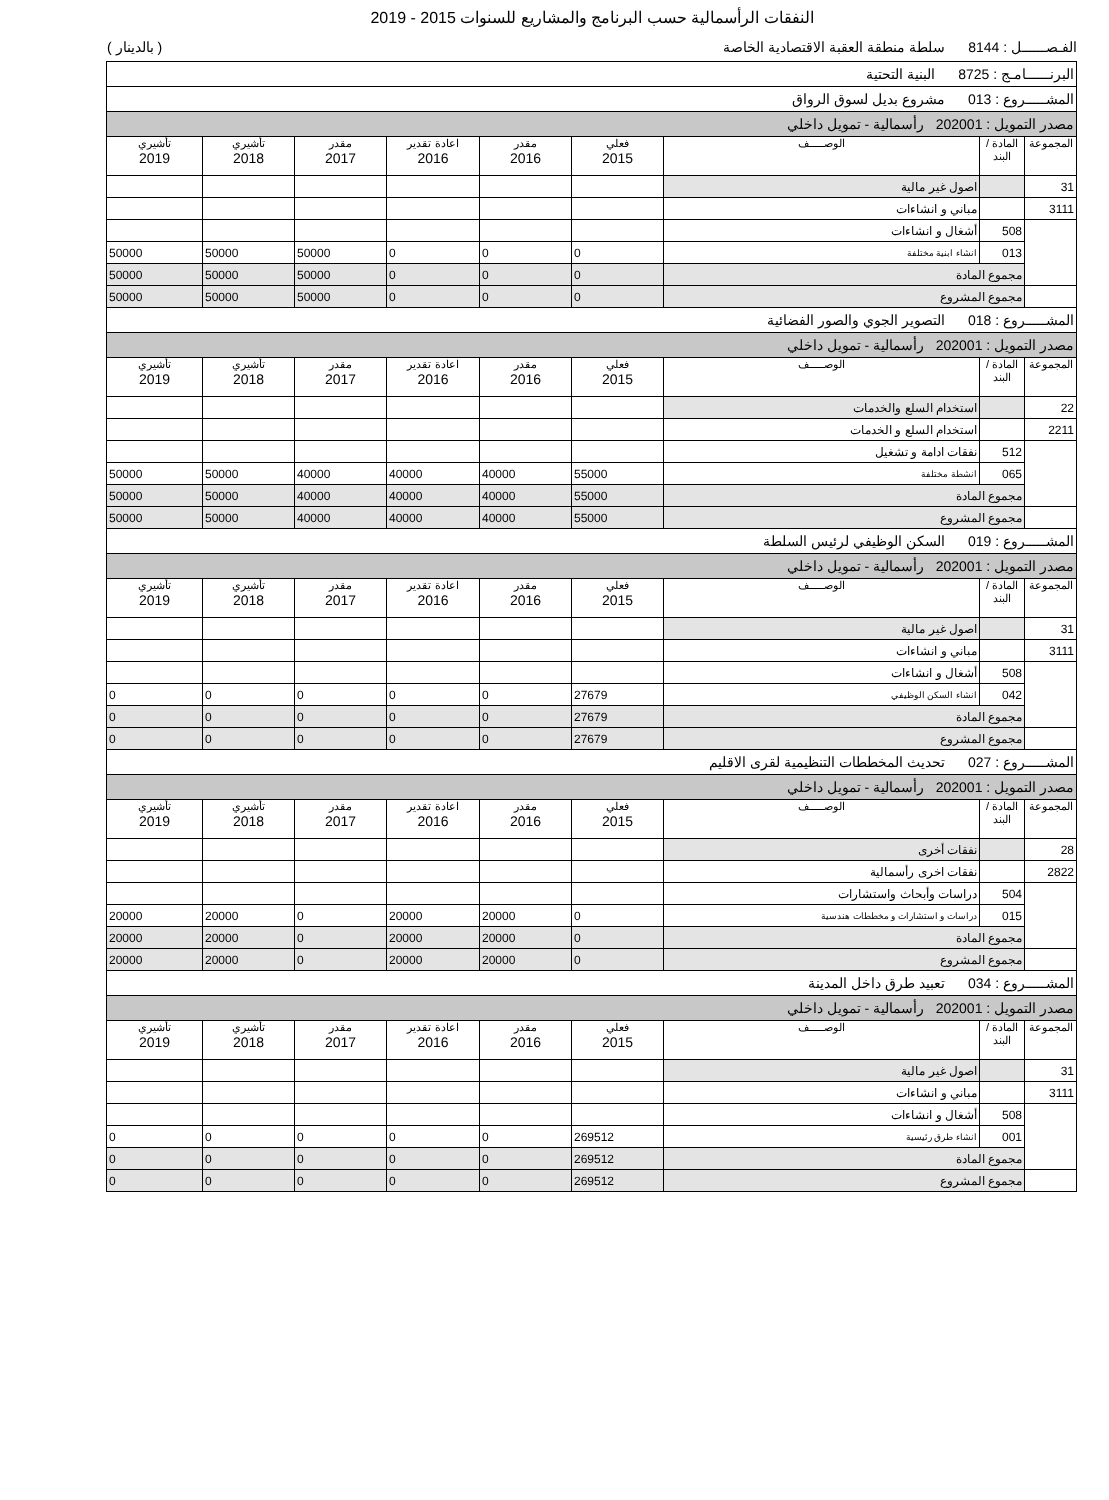النفقات الرأسمالية حسب البرنامج والمشاريع للسنوات 2015 - 2019
الفـصــــــل : 8144 سلطة منطقة العقبة الاقتصادية الخاصة ( بالدينار )
| البرنــــــامـج : 8725 البنية التحتية | | | | | | | | |
| المشـــــروع : 013 مشروع بديل لسوق الرواق | | | | | | | | |
| مصدر التمويل : 202001 رأسمالية - تمويل داخلي | | | | | | | | |
| المجموعة | المادة / البند | الوصـــــف | فعلي 2015 | مقدر 2016 | اعادة تقدير 2016 | مقدر 2017 | تأشيري 2018 | تأشيري 2019 |
| 31 | | اصول غير مالية | | | | | | |
| 3111 | | مباني و انشاءات | | | | | | |
| | 508 | أشغال و انشاءات | | | | | | |
| | 013 | انشاء ابنية مختلفة | 0 | 0 | 0 | 50000 | 50000 | 50000 |
| | مجموع المادة | | 0 | 0 | 0 | 50000 | 50000 | 50000 |
| | مجموع المشروع | | 0 | 0 | 0 | 50000 | 50000 | 50000 |
| المشـــــروع : 018 التصوير الجوي والصور الفضائية | | | | | | | | |
| مصدر التمويل : 202001 رأسمالية - تمويل داخلي | | | | | | | | |
| المجموعة | المادة / البند | الوصـــــف | فعلي 2015 | مقدر 2016 | اعادة تقدير 2016 | مقدر 2017 | تأشيري 2018 | تأشيري 2019 |
| 22 | | استخدام السلع والخدمات | | | | | | |
| 2211 | | استخدام السلع و الخدمات | | | | | | |
| | 512 | نفقات ادامة و تشغيل | | | | | | |
| | 065 | انشطة مختلفة | 55000 | 40000 | 40000 | 40000 | 50000 | 50000 |
| | مجموع المادة | | 55000 | 40000 | 40000 | 40000 | 50000 | 50000 |
| | مجموع المشروع | | 55000 | 40000 | 40000 | 40000 | 50000 | 50000 |
| المشـــــروع : 019 السكن الوظيفي لرئيس السلطة | | | | | | | | |
| مصدر التمويل : 202001 رأسمالية - تمويل داخلي | | | | | | | | |
| المجموعة | المادة / البند | الوصـــــف | فعلي 2015 | مقدر 2016 | اعادة تقدير 2016 | مقدر 2017 | تأشيري 2018 | تأشيري 2019 |
| 31 | | اصول غير مالية | | | | | | |
| 3111 | | مباني و انشاءات | | | | | | |
| | 508 | أشغال و انشاءات | | | | | | |
| | 042 | انشاء السكن الوظيفي | 27679 | 0 | 0 | 0 | 0 | 0 |
| | مجموع المادة | | 27679 | 0 | 0 | 0 | 0 | 0 |
| | مجموع المشروع | | 27679 | 0 | 0 | 0 | 0 | 0 |
| المشـــــروع : 027 تحديث المخططات التنظيمية لقرى الاقليم | | | | | | | | |
| مصدر التمويل : 202001 رأسمالية - تمويل داخلي | | | | | | | | |
| المجموعة | المادة / البند | الوصـــــف | فعلي 2015 | مقدر 2016 | اعادة تقدير 2016 | مقدر 2017 | تأشيري 2018 | تأشيري 2019 |
| 28 | | نفقات أخرى | | | | | | |
| 2822 | | نفقات اخرى رأسمالية | | | | | | |
| | 504 | دراسات وأبحاث واستشارات | | | | | | |
| | 015 | دراسات و استشارات و مخططات هندسية | 0 | 20000 | 20000 | 0 | 20000 | 20000 |
| | مجموع المادة | | 0 | 20000 | 20000 | 0 | 20000 | 20000 |
| | مجموع المشروع | | 0 | 20000 | 20000 | 0 | 20000 | 20000 |
| المشـــــروع : 034 تعبيد طرق داخل المدينة | | | | | | | | |
| مصدر التمويل : 202001 رأسمالية - تمويل داخلي | | | | | | | | |
| المجموعة | المادة / البند | الوصـــــف | فعلي 2015 | مقدر 2016 | اعادة تقدير 2016 | مقدر 2017 | تأشيري 2018 | تأشيري 2019 |
| 31 | | اصول غير مالية | | | | | | |
| 3111 | | مباني و انشاءات | | | | | | |
| | 508 | أشغال و انشاءات | | | | | | |
| | 001 | انشاء طرق رئيسية | 269512 | 0 | 0 | 0 | 0 | 0 |
| | مجموع المادة | | 269512 | 0 | 0 | 0 | 0 | 0 |
| | مجموع المشروع | | 269512 | 0 | 0 | 0 | 0 | 0 |